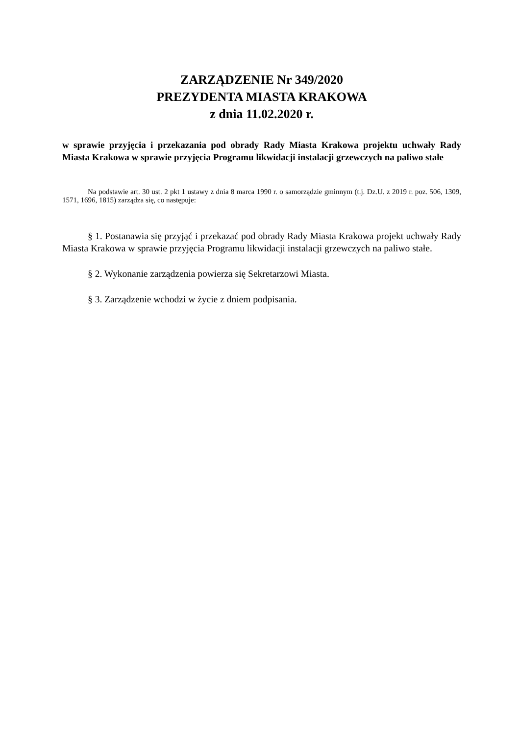ZARZĄDZENIE Nr 349/2020
PREZYDENTA MIASTA KRAKOWA
z dnia 11.02.2020 r.
w sprawie przyjęcia i przekazania pod obrady Rady Miasta Krakowa projektu uchwały Rady Miasta Krakowa w sprawie przyjęcia Programu likwidacji instalacji grzewczych na paliwo stałe
Na podstawie art. 30 ust. 2 pkt 1 ustawy z dnia 8 marca 1990 r. o samorządzie gminnym (t.j. Dz.U. z 2019 r. poz. 506, 1309, 1571, 1696, 1815) zarządza się, co następuje:
§ 1. Postanawia się przyjąć i przekazać pod obrady Rady Miasta Krakowa projekt uchwały Rady Miasta Krakowa w sprawie przyjęcia Programu likwidacji instalacji grzewczych na paliwo stałe.
§ 2. Wykonanie zarządzenia powierza się Sekretarzowi Miasta.
§ 3. Zarządzenie wchodzi w życie z dniem podpisania.